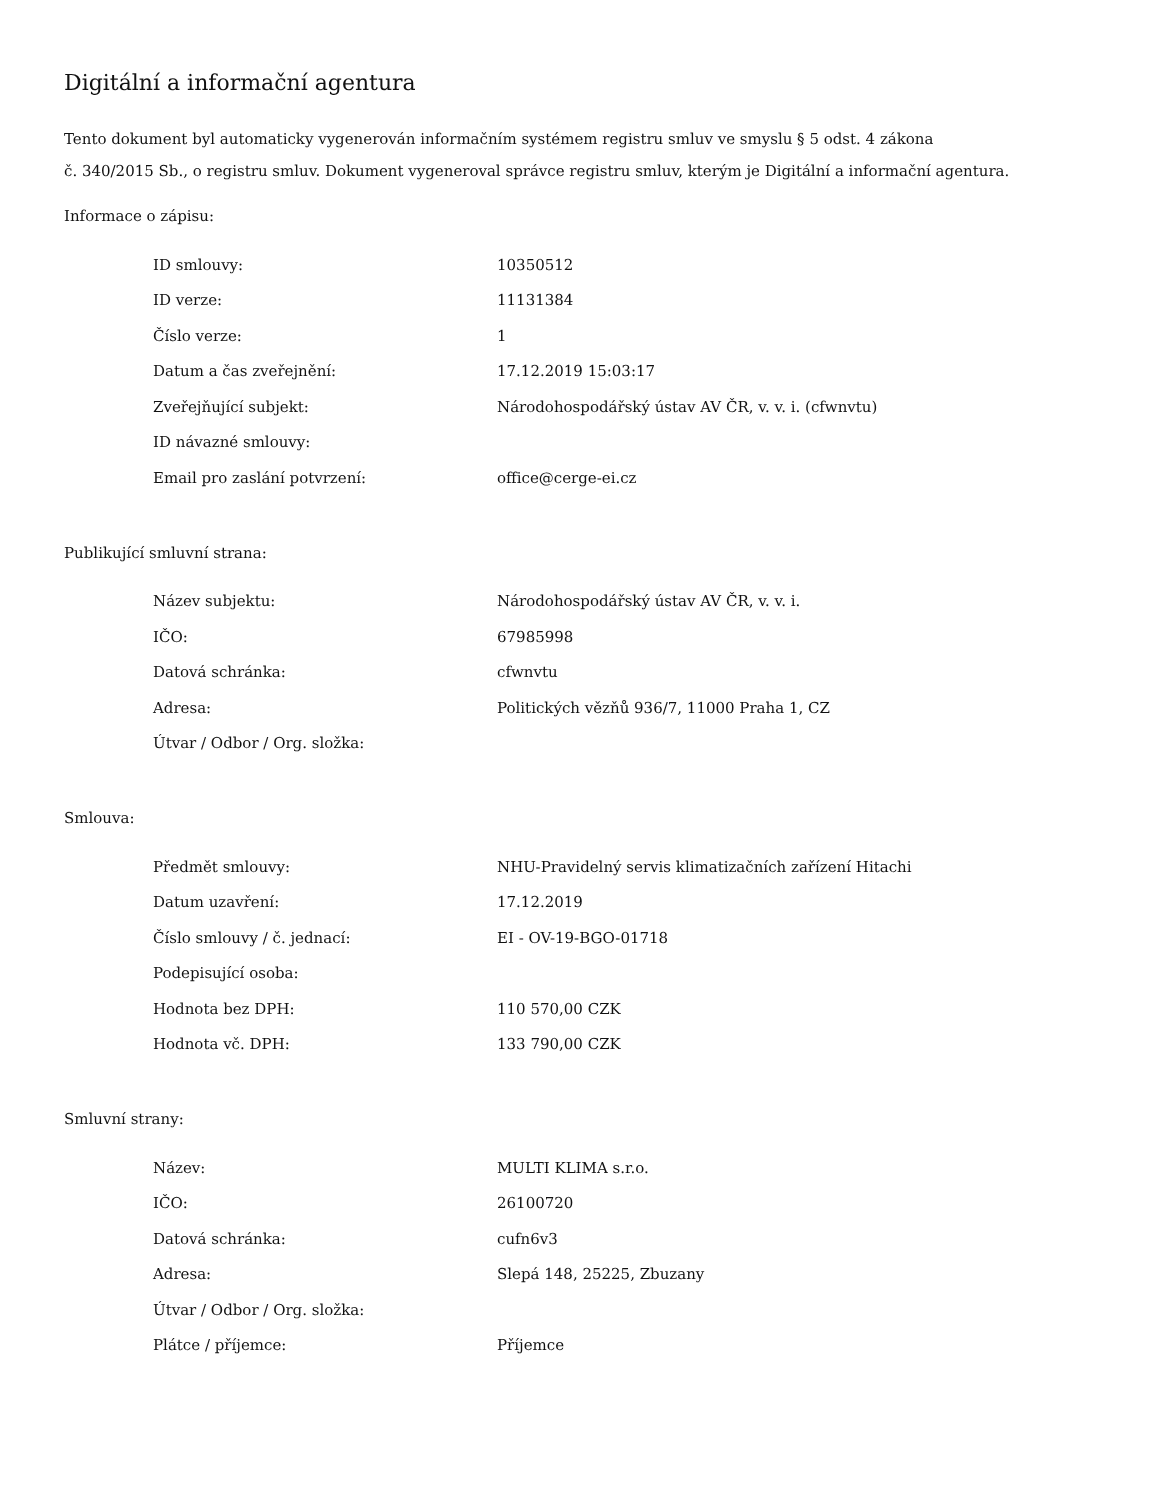Digitální a informační agentura
Tento dokument byl automaticky vygenerován informačním systémem registru smluv ve smyslu § 5 odst. 4 zákona
č. 340/2015 Sb., o registru smluv. Dokument vygeneroval správce registru smluv, kterým je Digitální a informační agentura.
Informace o zápisu:
| ID smlouvy: | 10350512 |
| ID verze: | 11131384 |
| Číslo verze: | 1 |
| Datum a čas zveřejnění: | 17.12.2019 15:03:17 |
| Zveřejňující subjekt: | Národohospodářský ústav AV ČR, v. v. i. (cfwnvtu) |
| ID návazné smlouvy: | |
| Email pro zaslání potvrzení: | office@cerge-ei.cz |
Publikující smluvní strana:
| Název subjektu: | Národohospodářský ústav AV ČR, v. v. i. |
| IČO: | 67985998 |
| Datová schránka: | cfwnvtu |
| Adresa: | Politických vězňů 936/7, 11000 Praha 1, CZ |
| Útvar / Odbor / Org. složka: | |
Smlouva:
| Předmět smlouvy: | NHU-Pravidelný servis klimatizačních zařízení Hitachi |
| Datum uzavření: | 17.12.2019 |
| Číslo smlouvy / č. jednací: | EI - OV-19-BGO-01718 |
| Podepisující osoba: | |
| Hodnota bez DPH: | 110 570,00 CZK |
| Hodnota vč. DPH: | 133 790,00 CZK |
Smluvní strany:
| Název: | MULTI KLIMA s.r.o. |
| IČO: | 26100720 |
| Datová schránka: | cufn6v3 |
| Adresa: | Slepá 148, 25225, Zbuzany |
| Útvar / Odbor / Org. složka: | |
| Plátce / příjemce: | Příjemce |